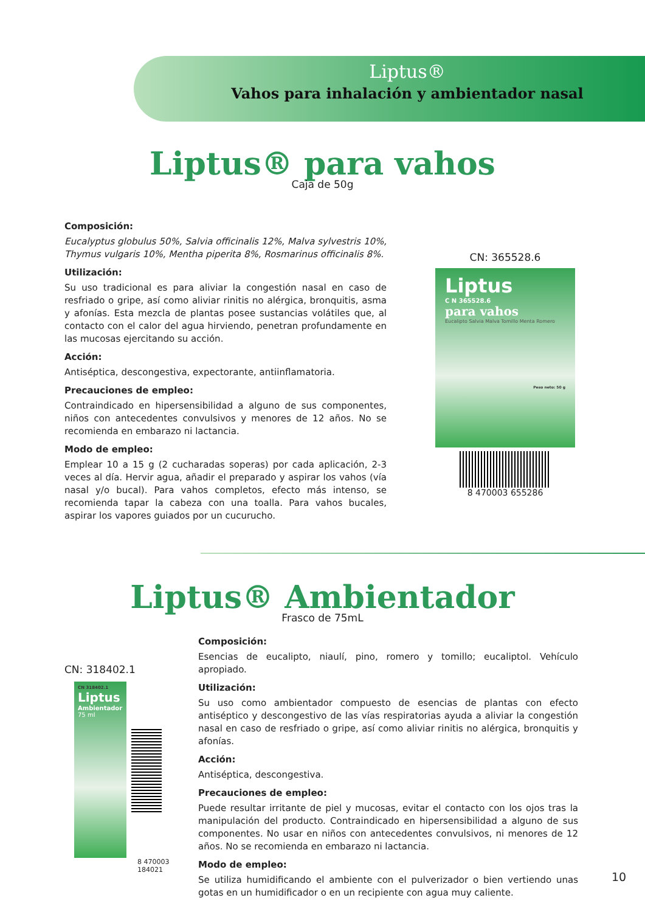Liptus®
Vahos para inhalación y ambientador nasal
Liptus® para vahos
Caja de 50g
Composición:
Eucalyptus globulus 50%, Salvia officinalis 12%, Malva sylvestris 10%, Thymus vulgaris 10%, Mentha piperita 8%, Rosmarinus officinalis 8%.
Utilización:
Su uso tradicional es para aliviar la congestión nasal en caso de resfriado o gripe, así como aliviar rinitis no alérgica, bronquitis, asma y afonías. Esta mezcla de plantas posee sustancias volátiles que, al contacto con el calor del agua hirviendo, penetran profundamente en las mucosas ejercitando su acción.
Acción:
Antiséptica, descongestiva, expectorante, antiinflamatoria.
Precauciones de empleo:
Contraindicado en hipersensibilidad a alguno de sus componentes, niños con antecedentes convulsivos y menores de 12 años. No se recomienda en embarazo ni lactancia.
Modo de empleo:
Emplear 10 a 15 g (2 cucharadas soperas) por cada aplicación, 2-3 veces al día. Hervir agua, añadir el preparado y aspirar los vahos (vía nasal y/o bucal). Para vahos completos, efecto más intenso, se recomienda tapar la cabeza con una toalla. Para vahos bucales, aspirar los vapores guiados por un cucurucho.
CN: 365528.6
Liptus
C N 365528.6
para vahos
Eucalipto Salvia Malva Tomillo Menta Romero
Peso neto: 50 g
8 470003 655286
Liptus® Ambientador
Frasco de 75mL
CN: 318402.1
CN 318402.1
Liptus
Ambientador
75 ml
8 470003 184021
Composición:
Esencias de eucalipto, niaulí, pino, romero y tomillo; eucaliptol. Vehículo apropiado.
Utilización:
Su uso como ambientador compuesto de esencias de plantas con efecto antiséptico y descongestivo de las vías respiratorias ayuda a aliviar la congestión nasal en caso de resfriado o gripe, así como aliviar rinitis no alérgica, bronquitis y afonías.
Acción:
Antiséptica, descongestiva.
Precauciones de empleo:
Puede resultar irritante de piel y mucosas, evitar el contacto con los ojos tras la manipulación del producto. Contraindicado en hipersensibilidad a alguno de sus componentes. No usar en niños con antecedentes convulsivos, ni menores de 12 años. No se recomienda en embarazo ni lactancia.
Modo de empleo:
Se utiliza humidificando el ambiente con el pulverizador o bien vertiendo unas gotas en un humidificador o en un recipiente con agua muy caliente.
10